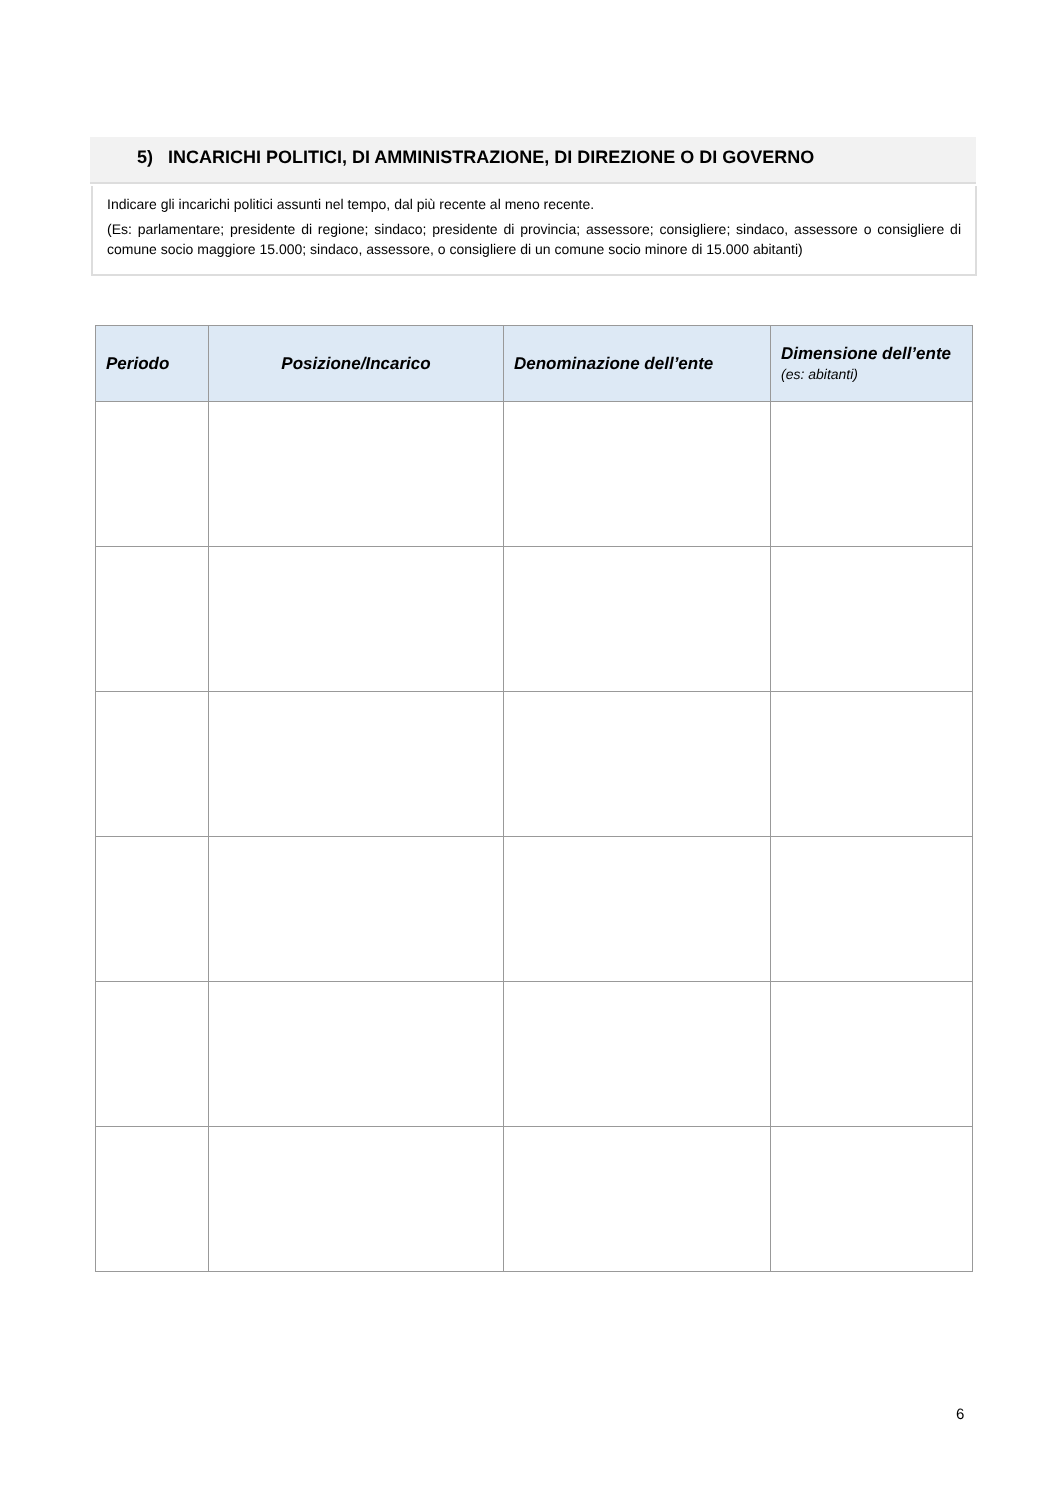5) INCARICHI POLITICI, DI AMMINISTRAZIONE, DI DIREZIONE O DI GOVERNO
Indicare gli incarichi politici assunti nel tempo, dal più recente al meno recente.
(Es: parlamentare; presidente di regione; sindaco; presidente di provincia; assessore; consigliere; sindaco, assessore o consigliere di comune socio maggiore 15.000; sindaco, assessore, o consigliere di un comune socio minore di 15.000 abitanti)
| Periodo | Posizione/Incarico | Denominazione dell’ente | Dimensione dell’ente (es: abitanti) |
| --- | --- | --- | --- |
6